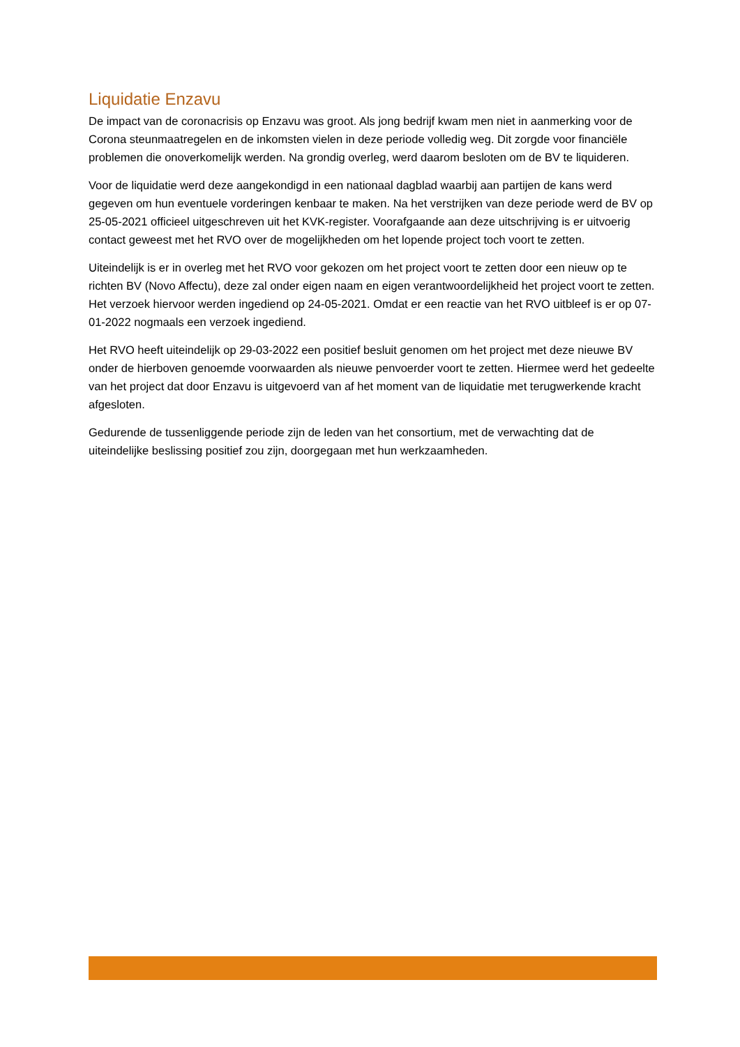Liquidatie Enzavu
De impact van de coronacrisis op Enzavu was groot. Als jong bedrijf kwam men niet in aanmerking voor de Corona steunmaatregelen en de inkomsten vielen in deze periode volledig weg. Dit zorgde voor financiële problemen die onoverkomelijk werden. Na grondig overleg, werd daarom besloten om de BV te liquideren.
Voor de liquidatie werd deze aangekondigd in een nationaal dagblad waarbij aan partijen de kans werd gegeven om hun eventuele vorderingen kenbaar te maken. Na het verstrijken van deze periode werd de BV op 25-05-2021 officieel uitgeschreven uit het KVK-register. Voorafgaande aan deze uitschrijving is er uitvoerig contact geweest met het RVO over de mogelijkheden om het lopende project toch voort te zetten.
Uiteindelijk is er in overleg met het RVO voor gekozen om het project voort te zetten door een nieuw op te richten BV (Novo Affectu), deze zal onder eigen naam en eigen verantwoordelijkheid het project voort te zetten. Het verzoek hiervoor werden ingediend op 24-05-2021. Omdat er een reactie van het RVO uitbleef is er op 07-01-2022 nogmaals een verzoek ingediend.
Het RVO heeft uiteindelijk op 29-03-2022 een positief besluit genomen om het project met deze nieuwe BV onder de hierboven genoemde voorwaarden als nieuwe penvoerder voort te zetten. Hiermee werd het gedeelte van het project dat door Enzavu is uitgevoerd van af het moment van de liquidatie met terugwerkende kracht afgesloten.
Gedurende de tussenliggende periode zijn de leden van het consortium, met de verwachting dat de uiteindelijke beslissing positief zou zijn, doorgegaan met hun werkzaamheden.